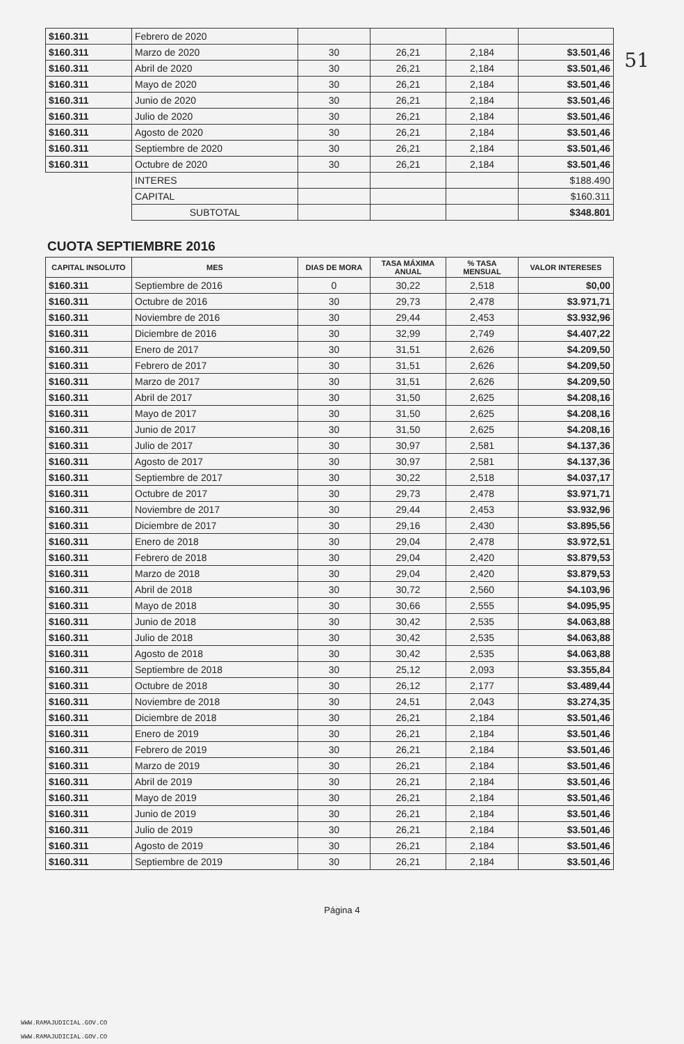51
| $160.311 | Febrero de 2020 | | | | |
| $160.311 | Marzo de 2020 | 30 | 26,21 | 2,184 | $3.501,46 |
| $160.311 | Abril de 2020 | 30 | 26,21 | 2,184 | $3.501,46 |
| $160.311 | Mayo de 2020 | 30 | 26,21 | 2,184 | $3.501,46 |
| $160.311 | Junio de 2020 | 30 | 26,21 | 2,184 | $3.501,46 |
| $160.311 | Julio de 2020 | 30 | 26,21 | 2,184 | $3.501,46 |
| $160.311 | Agosto de 2020 | 30 | 26,21 | 2,184 | $3.501,46 |
| $160.311 | Septiembre de 2020 | 30 | 26,21 | 2,184 | $3.501,46 |
| $160.311 | Octubre de 2020 | 30 | 26,21 | 2,184 | $3.501,46 |
| | INTERES | | | | $188.490 |
| | CAPITAL | | | | $160.311 |
| | SUBTOTAL | | | | $348.801 |
CUOTA SEPTIEMBRE 2016
| CAPITAL INSOLUTO | MES | DIAS DE MORA | TASA MÁXIMA ANUAL | % TASA MENSUAL | VALOR INTERESES |
| --- | --- | --- | --- | --- | --- |
| $160.311 | Septiembre de 2016 | 0 | 30,22 | 2,518 | $0,00 |
| $160.311 | Octubre de 2016 | 30 | 29,73 | 2,478 | $3.971,71 |
| $160.311 | Noviembre de 2016 | 30 | 29,44 | 2,453 | $3.932,96 |
| $160.311 | Diciembre de 2016 | 30 | 32,99 | 2,749 | $4.407,22 |
| $160.311 | Enero de 2017 | 30 | 31,51 | 2,626 | $4.209,50 |
| $160.311 | Febrero de 2017 | 30 | 31,51 | 2,626 | $4.209,50 |
| $160.311 | Marzo de 2017 | 30 | 31,51 | 2,626 | $4.209,50 |
| $160.311 | Abril de 2017 | 30 | 31,50 | 2,625 | $4.208,16 |
| $160.311 | Mayo de 2017 | 30 | 31,50 | 2,625 | $4.208,16 |
| $160.311 | Junio de 2017 | 30 | 31,50 | 2,625 | $4.208,16 |
| $160.311 | Julio de 2017 | 30 | 30,97 | 2,581 | $4.137,36 |
| $160.311 | Agosto de 2017 | 30 | 30,97 | 2,581 | $4.137,36 |
| $160.311 | Septiembre de 2017 | 30 | 30,22 | 2,518 | $4.037,17 |
| $160.311 | Octubre de 2017 | 30 | 29,73 | 2,478 | $3.971,71 |
| $160.311 | Noviembre de 2017 | 30 | 29,44 | 2,453 | $3.932,96 |
| $160.311 | Diciembre de 2017 | 30 | 29,16 | 2,430 | $3.895,56 |
| $160.311 | Enero de 2018 | 30 | 29,04 | 2,478 | $3.972,51 |
| $160.311 | Febrero de 2018 | 30 | 29,04 | 2,420 | $3.879,53 |
| $160.311 | Marzo de 2018 | 30 | 29,04 | 2,420 | $3.879,53 |
| $160.311 | Abril de 2018 | 30 | 30,72 | 2,560 | $4.103,96 |
| $160.311 | Mayo de 2018 | 30 | 30,66 | 2,555 | $4.095,95 |
| $160.311 | Junio de 2018 | 30 | 30,42 | 2,535 | $4.063,88 |
| $160.311 | Julio de 2018 | 30 | 30,42 | 2,535 | $4.063,88 |
| $160.311 | Agosto de 2018 | 30 | 30,42 | 2,535 | $4.063,88 |
| $160.311 | Septiembre de 2018 | 30 | 25,12 | 2,093 | $3.355,84 |
| $160.311 | Octubre de 2018 | 30 | 26,12 | 2,177 | $3.489,44 |
| $160.311 | Noviembre de 2018 | 30 | 24,51 | 2,043 | $3.274,35 |
| $160.311 | Diciembre de 2018 | 30 | 26,21 | 2,184 | $3.501,46 |
| $160.311 | Enero de 2019 | 30 | 26,21 | 2,184 | $3.501,46 |
| $160.311 | Febrero de 2019 | 30 | 26,21 | 2,184 | $3.501,46 |
| $160.311 | Marzo de 2019 | 30 | 26,21 | 2,184 | $3.501,46 |
| $160.311 | Abril de 2019 | 30 | 26,21 | 2,184 | $3.501,46 |
| $160.311 | Mayo de 2019 | 30 | 26,21 | 2,184 | $3.501,46 |
| $160.311 | Junio de 2019 | 30 | 26,21 | 2,184 | $3.501,46 |
| $160.311 | Julio de 2019 | 30 | 26,21 | 2,184 | $3.501,46 |
| $160.311 | Agosto de 2019 | 30 | 26,21 | 2,184 | $3.501,46 |
| $160.311 | Septiembre de 2019 | 30 | 26,21 | 2,184 | $3.501,46 |
Página 4
WWW.RAMAJUDICIAL.GOV.CO
WWW.RAMAJUDICIAL.GOV.CO